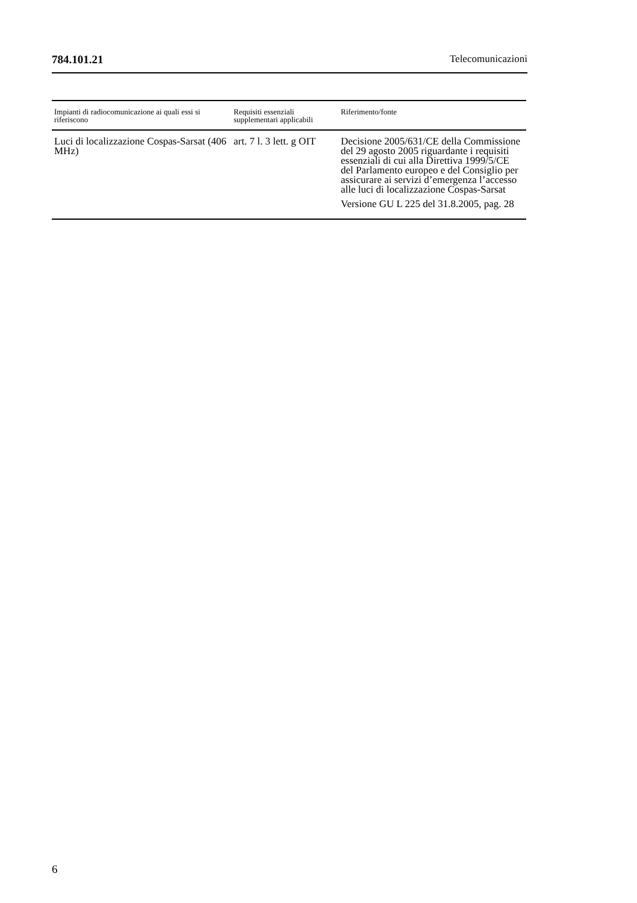784.101.21 Telecomunicazioni
| Impianti di radiocomunicazione ai quali essi si riferiscono | Requisiti essenziali supplementari applicabili | Riferimento/fonte |
| --- | --- | --- |
| Luci di localizzazione Cospas-Sarsat (406 MHz) | art. 7 l. 3 lett. g OIT | Decisione 2005/631/CE della Commissione del 29 agosto 2005 riguardante i requisiti essenziali di cui alla Direttiva 1999/5/CE del Parlamento europeo e del Consiglio per assicurare ai servizi d’emergenza l’accesso alle luci di localizzazione Cospas-Sarsat Versione GU L 225 del 31.8.2005, pag. 28 |
6